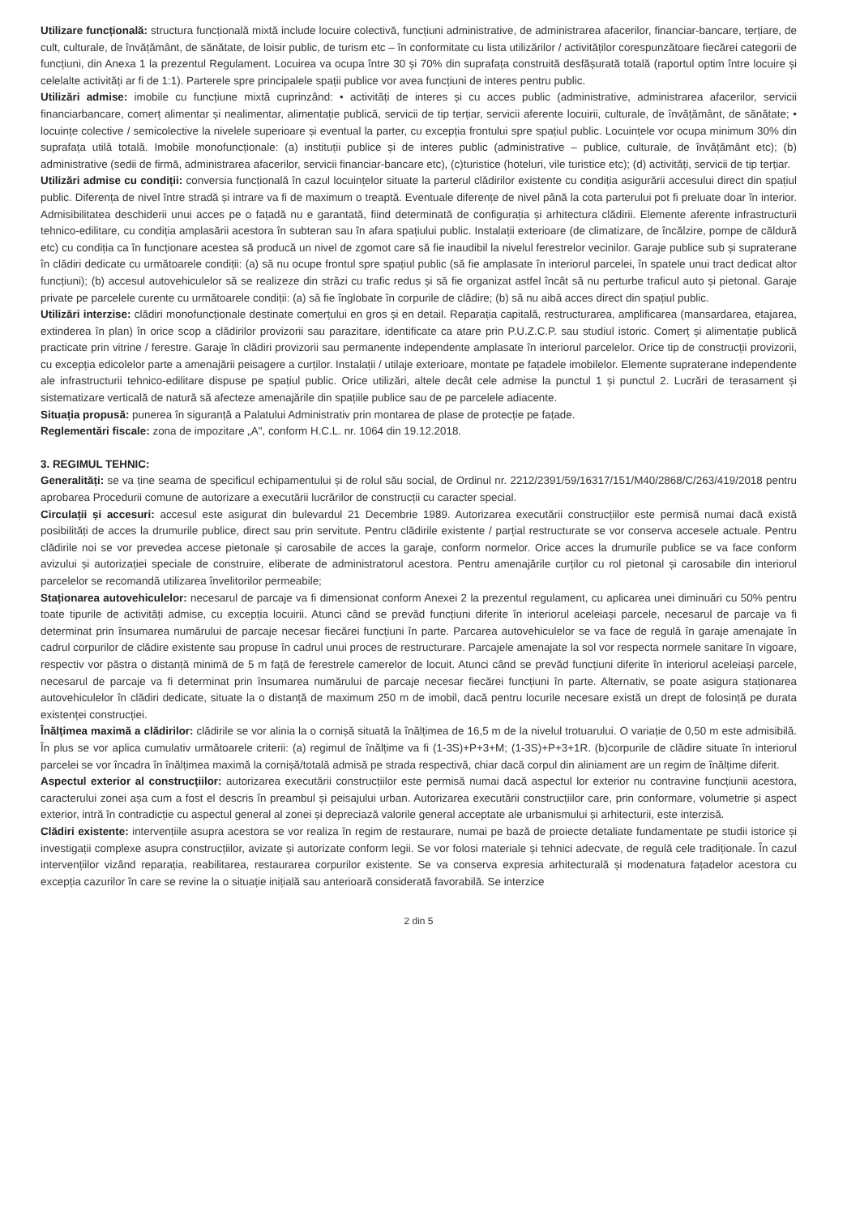Utilizare funcțională: structura funcțională mixtă include locuire colectivă, funcțiuni administrative, de administrarea afacerilor, financiar-bancare, terțiare, de cult, culturale, de învățământ, de sănătate, de loisir public, de turism etc – în conformitate cu lista utilizărilor / activităților corespunzătoare fiecărei categorii de funcțiuni, din Anexa 1 la prezentul Regulament. Locuirea va ocupa între 30 și 70% din suprafața construită desfășurată totală (raportul optim între locuire și celelalte activități ar fi de 1:1). Parterele spre principalele spații publice vor avea funcțiuni de interes pentru public.
Utilizări admise: imobile cu funcțiune mixtă cuprinzând: • activități de interes și cu acces public (administrative, administrarea afacerilor, servicii financiarbancare, comerț alimentar și nealimentar, alimentație publică, servicii de tip terțiar, servicii aferente locuirii, culturale, de învățământ, de sănătate; • locuințe colective / semicolective la nivelele superioare și eventual la parter, cu excepția frontului spre spațiul public. Locuințele vor ocupa minimum 30% din suprafața utilă totală. Imobile monofuncționale: (a) instituții publice și de interes public (administrative – publice, culturale, de învățământ etc); (b) administrative (sedii de firmă, administrarea afacerilor, servicii financiar-bancare etc), (c)turistice (hoteluri, vile turistice etc); (d) activități, servicii de tip terțiar.
Utilizări admise cu condiții: conversia funcțională în cazul locuințelor situate la parterul clădirilor existente cu condiția asigurării accesului direct din spațiul public. Diferența de nivel între stradă și intrare va fi de maximum o treaptă. Eventuale diferențe de nivel până la cota parterului pot fi preluate doar în interior. Admisibilitatea deschiderii unui acces pe o fațadă nu e garantată, fiind determinată de configurația și arhitectura clădirii. Elemente aferente infrastructurii tehnico-edilitare, cu condiția amplasării acestora în subteran sau în afara spațiului public. Instalații exterioare (de climatizare, de încălzire, pompe de căldură etc) cu condiția ca în funcționare acestea să producă un nivel de zgomot care să fie inaudibil la nivelul ferestrelor vecinilor. Garaje publice sub și supraterane în clădiri dedicate cu următoarele condiții: (a) să nu ocupe frontul spre spațiul public (să fie amplasate în interiorul parcelei, în spatele unui tract dedicat altor funcțiuni); (b) accesul autovehiculelor să se realizeze din străzi cu trafic redus și să fie organizat astfel încât să nu perturbe traficul auto și pietonal. Garaje private pe parcelele curente cu următoarele condiții: (a) să fie înglobate în corpurile de clădire; (b) să nu aibă acces direct din spațiul public.
Utilizări interzise: clădiri monofuncționale destinate comerțului en gros și en detail. Reparația capitală, restructurarea, amplificarea (mansardarea, etajarea, extinderea în plan) în orice scop a clădirilor provizorii sau parazitare, identificate ca atare prin P.U.Z.C.P. sau studiul istoric. Comerț și alimentație publică practicate prin vitrine / ferestre. Garaje în clădiri provizorii sau permanente independente amplasate în interiorul parcelelor. Orice tip de construcții provizorii, cu excepția edicolelor parte a amenajării peisagere a curților. Instalații / utilaje exterioare, montate pe fațadele imobilelor. Elemente supraterane independente ale infrastructurii tehnico-edilitare dispuse pe spațiul public. Orice utilizări, altele decât cele admise la punctul 1 și punctul 2. Lucrări de terasament și sistematizare verticală de natură să afecteze amenajările din spațiile publice sau de pe parcelele adiacente.
Situația propusă: punerea în siguranță a Palatului Administrativ prin montarea de plase de protecție pe fațade.
Reglementări fiscale: zona de impozitare „A", conform H.C.L. nr. 1064 din 19.12.2018.
3. REGIMUL TEHNIC:
Generalități: se va ține seama de specificul echipamentului și de rolul său social, de Ordinul nr. 2212/2391/59/16317/151/M40/2868/C/263/419/2018 pentru aprobarea Procedurii comune de autorizare a executării lucrărilor de construcții cu caracter special.
Circulații și accesuri: accesul este asigurat din bulevardul 21 Decembrie 1989. Autorizarea executării construcțiilor este permisă numai dacă există posibilități de acces la drumurile publice, direct sau prin servitute. Pentru clădirile existente / parțial restructurate se vor conserva accesele actuale. Pentru clădirile noi se vor prevedea accese pietonale și carosabile de acces la garaje, conform normelor. Orice acces la drumurile publice se va face conform avizului și autorizației speciale de construire, eliberate de administratorul acestora. Pentru amenajările curților cu rol pietonal și carosabile din interiorul parcelelor se recomandă utilizarea învelitorilor permeabile;
Staționarea autovehiculelor: necesarul de parcaje va fi dimensionat conform Anexei 2 la prezentul regulament, cu aplicarea unei diminuări cu 50% pentru toate tipurile de activități admise, cu excepția locuirii. Atunci când se prevăd funcțiuni diferite în interiorul aceleiași parcele, necesarul de parcaje va fi determinat prin însumarea numărului de parcaje necesar fiecărei funcțiuni în parte. Parcarea autovehiculelor se va face de regulă în garaje amenajate în cadrul corpurilor de clădire existente sau propuse în cadrul unui proces de restructurare. Parcajele amenajate la sol vor respecta normele sanitare în vigoare, respectiv vor păstra o distanță minimă de 5 m față de ferestrele camerelor de locuit. Atunci când se prevăd funcțiuni diferite în interiorul aceleiași parcele, necesarul de parcaje va fi determinat prin însumarea numărului de parcaje necesar fiecărei funcțiuni în parte. Alternativ, se poate asigura staționarea autovehiculelor în clădiri dedicate, situate la o distanță de maximum 250 m de imobil, dacă pentru locurile necesare există un drept de folosință pe durata existenței construcției.
Înălțimea maximă a clădirilor: clădirile se vor alinia la o cornișă situată la înălțimea de 16,5 m de la nivelul trotuarului. O variație de 0,50 m este admisibilă. În plus se vor aplica cumulativ următoarele criterii: (a) regimul de înălțime va fi (1-3S)+P+3+M; (1-3S)+P+3+1R. (b)corpurile de clădire situate în interiorul parcelei se vor încadra în înălțimea maximă la cornișă/totală admisă pe strada respectivă, chiar dacă corpul din aliniament are un regim de înălțime diferit.
Aspectul exterior al construcțiilor: autorizarea executării construcțiilor este permisă numai dacă aspectul lor exterior nu contravine funcțiunii acestora, caracterului zonei așa cum a fost el descris în preambul și peisajului urban. Autorizarea executării construcțiilor care, prin conformare, volumetrie și aspect exterior, intră în contradicție cu aspectul general al zonei și depreciază valorile general acceptate ale urbanismului și arhitecturii, este interzisă.
Clădiri existente: intervențiile asupra acestora se vor realiza în regim de restaurare, numai pe bază de proiecte detaliate fundamentate pe studii istorice și investigații complexe asupra construcțiilor, avizate și autorizate conform legii. Se vor folosi materiale și tehnici adecvate, de regulă cele tradiționale. În cazul intervențiilor vizând reparația, reabilitarea, restaurarea corpurilor existente. Se va conserva expresia arhitecturală și modenatura fațadelor acestora cu excepția cazurilor în care se revine la o situație inițială sau anterioară considerată favorabilă. Se interzice
2 din 5